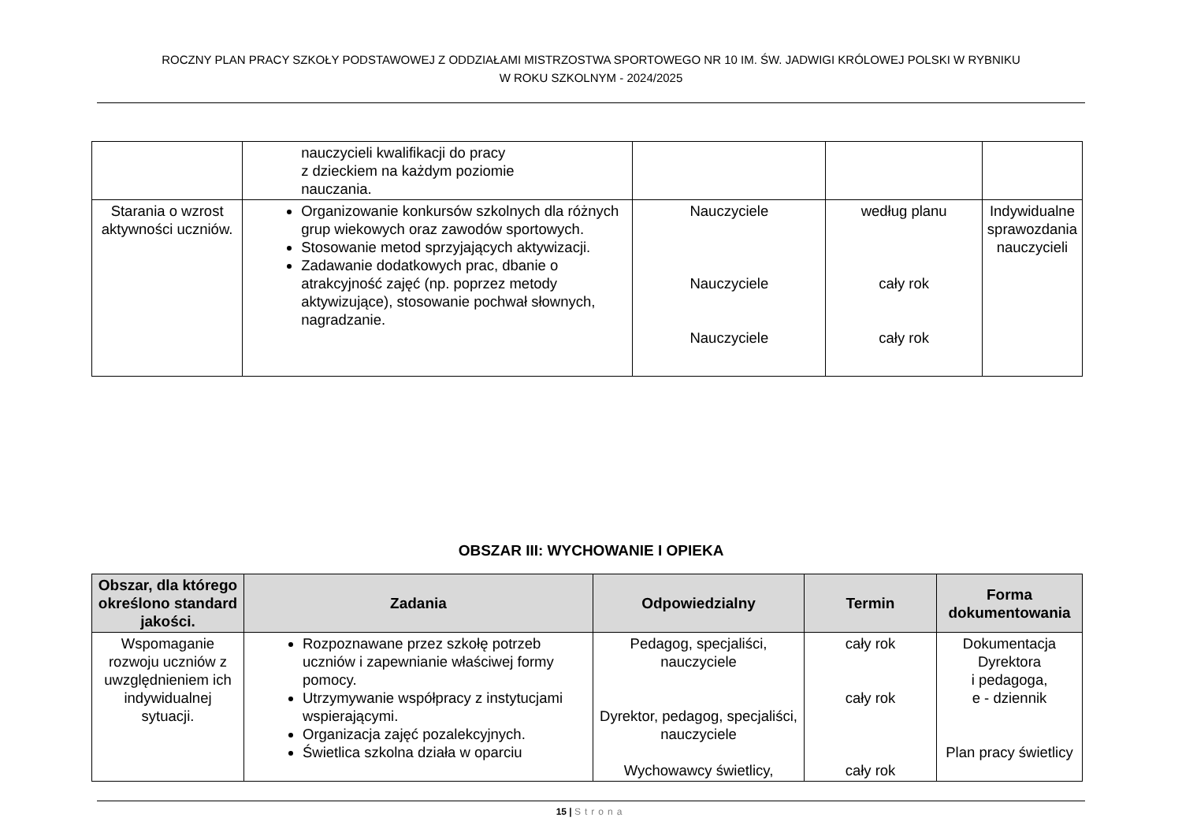ROCZNY PLAN PRACY SZKOŁY PODSTAWOWEJ Z ODDZIAŁAMI MISTRZOSTWA SPORTOWEGO NR 10 IM. ŚW. JADWIGI KRÓLOWEJ POLSKI W RYBNIKU
W ROKU SZKOLNYM - 2024/2025
| | nauczycieli kwalifikacji do pracy z dzieckiem na każdym poziomie nauczania. | | | |
| Starania o wzrost aktywności uczniów. | Organizowanie konkursów szkolnych dla różnych grup wiekowych oraz zawodów sportowych. Stosowanie metod sprzyjających aktywizacji. Zadawanie dodatkowych prac, dbanie o atrakcyjność zajęć (np. poprzez metody aktywizujące), stosowanie pochwał słownych, nagradzanie. | Nauczyciele Nauczyciele Nauczyciele | według planu cały rok cały rok | Indywidualne sprawozdania nauczycieli |
OBSZAR III: WYCHOWANIE I OPIEKA
| Obszar, dla którego określono standard jakości. | Zadania | Odpowiedzialny | Termin | Forma dokumentowania |
| --- | --- | --- | --- | --- |
| Wspomaganie rozwoju uczniów z uwzględnieniem ich indywidualnej sytuacji. | Rozpoznawane przez szkołę potrzeb uczniów i zapewnianie właściwej formy pomocy. Utrzymywanie współpracy z instytucjami wspierającymi. Organizacja zajęć pozalekcyjnych. Świetlica szkolna działa w oparciu | Pedagog, specjaliści, nauczyciele Dyrektor, pedagog, specjaliści, nauczyciele Wychowawcy świetlicy, | cały rok cały rok cały rok | Dokumentacja Dyrektora i pedagoga, e - dziennik Plan pracy świetlicy |
15 | Strona